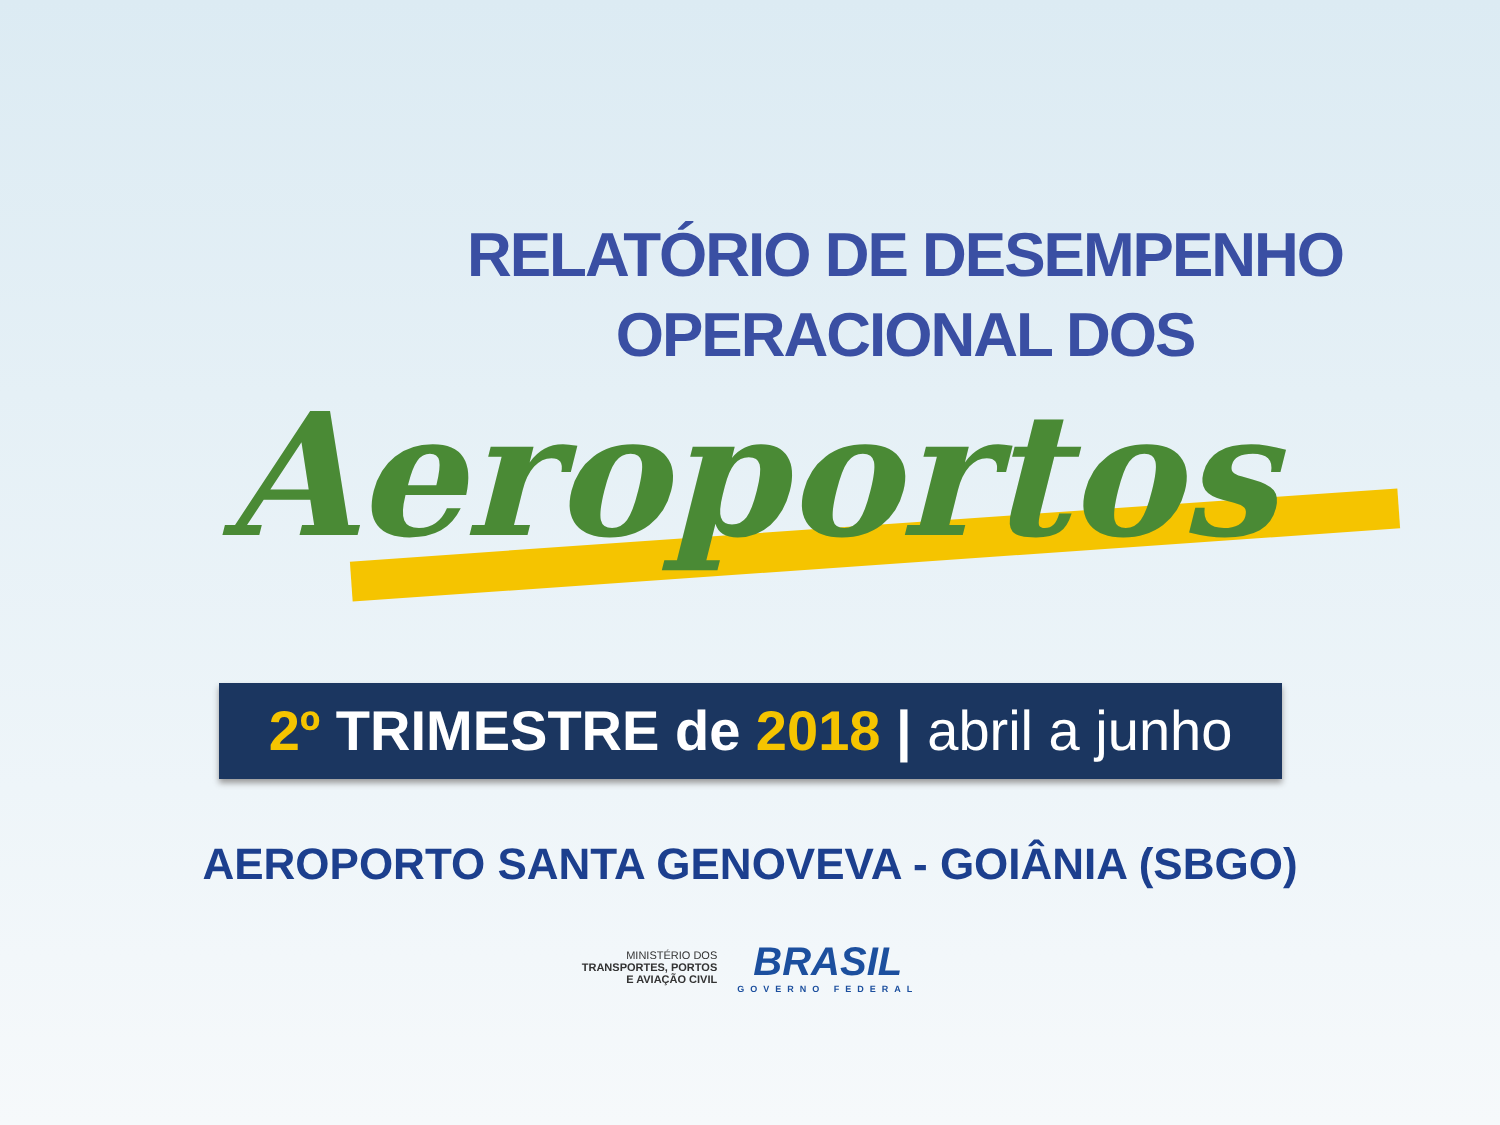RELATÓRIO DE DESEMPENHO
OPERACIONAL DOS
Aeroportos
2º TRIMESTRE de 2018 | abril a junho
AEROPORTO SANTA GENOVEVA - GOIÂNIA (SBGO)
MINISTÉRIO DOS
TRANSPORTES, PORTOS
E AVIAÇÃO CIVIL
BRASIL
GOVERNO FEDERAL